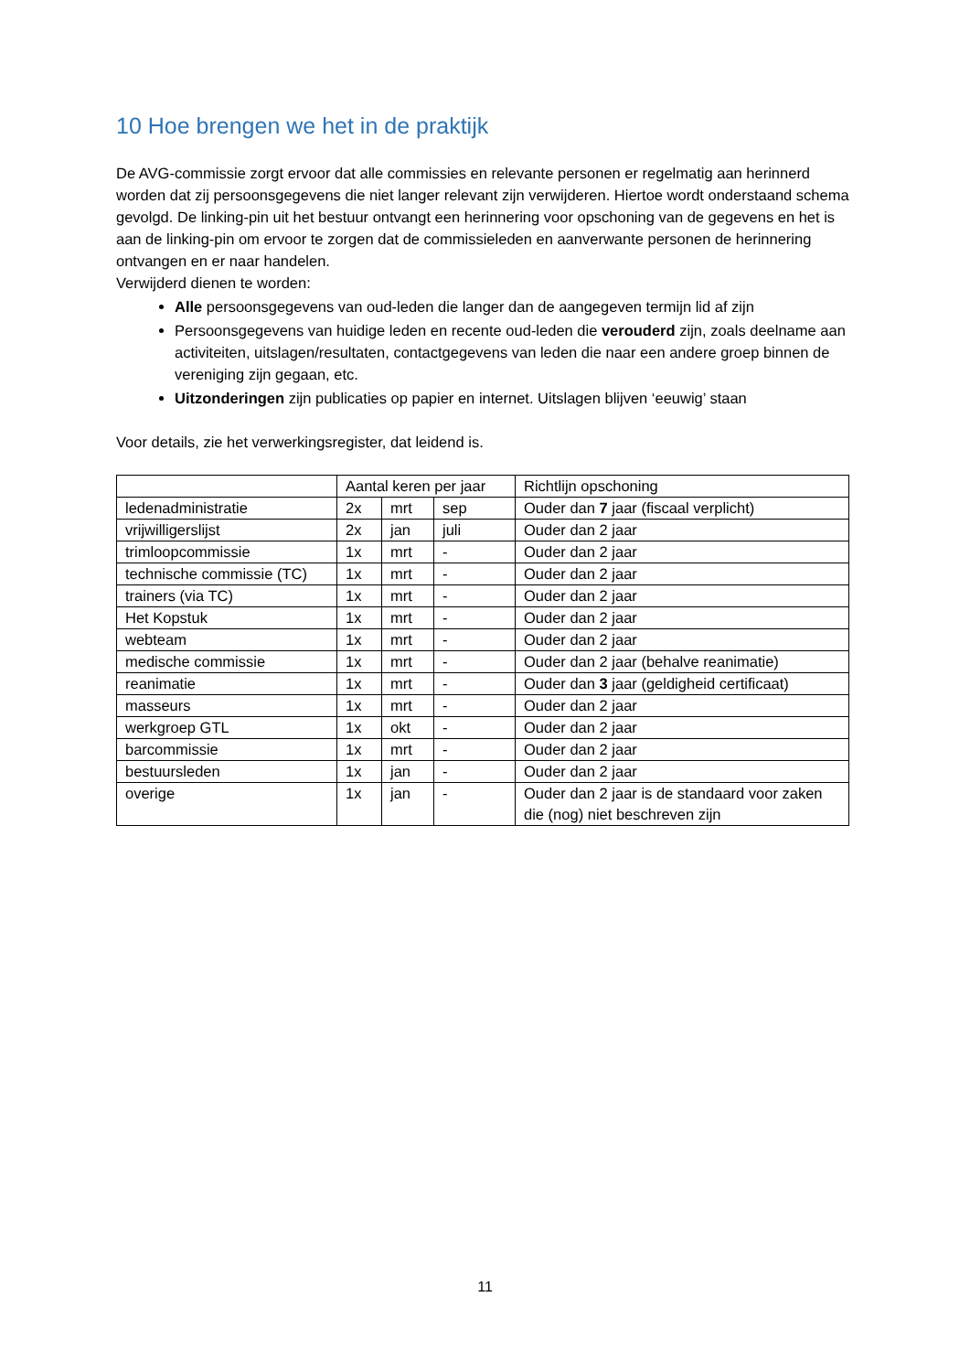10 Hoe brengen we het in de praktijk
De AVG-commissie zorgt ervoor dat alle commissies en relevante personen er regelmatig aan herinnerd worden dat zij persoonsgegevens die niet langer relevant zijn verwijderen. Hiertoe wordt onderstaand schema gevolgd. De linking-pin uit het bestuur ontvangt een herinnering voor opschoning van de gegevens en het is aan de linking-pin om ervoor te zorgen dat de commissieleden en aanverwante personen de herinnering ontvangen en er naar handelen.
Verwijderd dienen te worden:
Alle persoonsgegevens van oud-leden die langer dan de aangegeven termijn lid af zijn
Persoonsgegevens van huidige leden en recente oud-leden die verouderd zijn, zoals deelname aan activiteiten, uitslagen/resultaten, contactgegevens van leden die naar een andere groep binnen de vereniging zijn gegaan, etc.
Uitzonderingen zijn publicaties op papier en internet. Uitslagen blijven ‘eeuwig’ staan
Voor details, zie het verwerkingsregister, dat leidend is.
| | Aantal keren per jaar | | | Richtlijn opschoning |
| ledenadministratie | 2x | mrt | sep | Ouder dan 7 jaar (fiscaal verplicht) |
| vrijwilligerslijst | 2x | jan | juli | Ouder dan 2 jaar |
| trimloopcommissie | 1x | mrt | - | Ouder dan 2 jaar |
| technische commissie (TC) | 1x | mrt | - | Ouder dan 2 jaar |
| trainers (via TC) | 1x | mrt | - | Ouder dan 2 jaar |
| Het Kopstuk | 1x | mrt | - | Ouder dan 2 jaar |
| webteam | 1x | mrt | - | Ouder dan 2 jaar |
| medische commissie | 1x | mrt | - | Ouder dan 2 jaar (behalve reanimatie) |
| reanimatie | 1x | mrt | - | Ouder dan 3 jaar (geldigheid certificaat) |
| masseurs | 1x | mrt | - | Ouder dan 2 jaar |
| werkgroep GTL | 1x | okt | - | Ouder dan 2 jaar |
| barcommissie | 1x | mrt | - | Ouder dan 2 jaar |
| bestuursleden | 1x | jan | - | Ouder dan 2 jaar |
| overige | 1x | jan | - | Ouder dan 2 jaar is de standaard voor zaken die (nog) niet beschreven zijn |
11